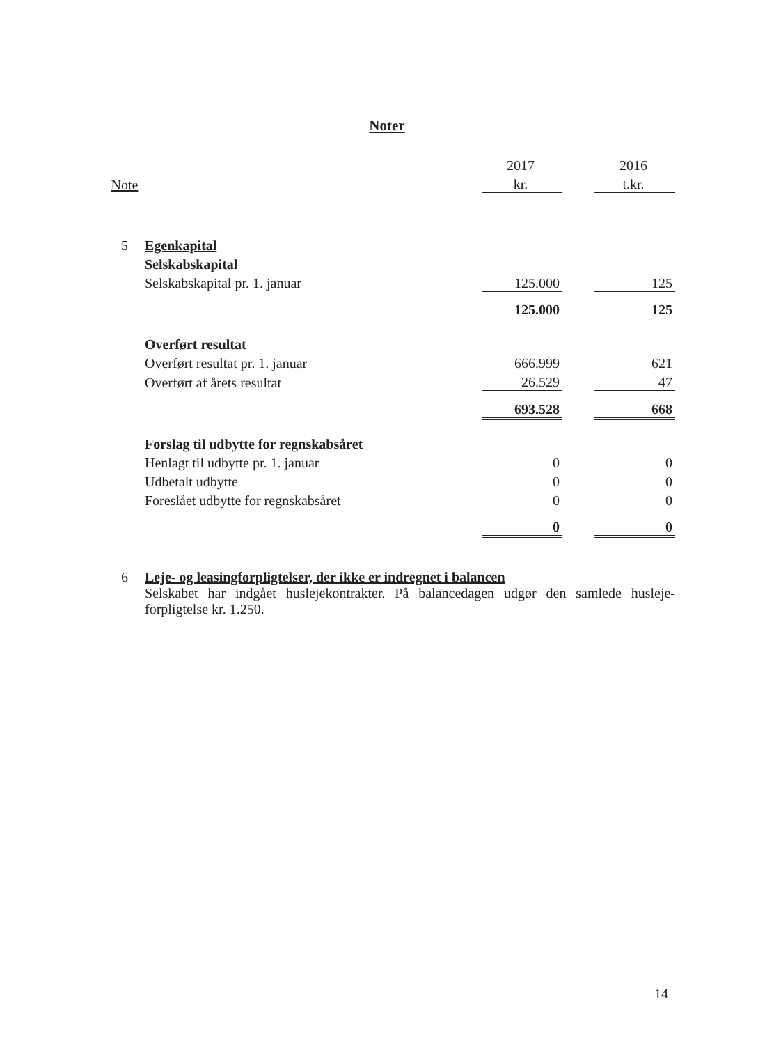Noter
| | | 2017 | | 2016 |
| --- | --- | --- | --- | --- |
| Note | | kr. | | t.kr. |
| 5 | Egenkapital | | | |
| | Selskabskapital | | | |
| | Selskabskapital pr. 1. januar | 125.000 | | 125 |
| | | 125.000 | | 125 |
| | Overført resultat | | | |
| | Overført resultat pr. 1. januar | 666.999 | | 621 |
| | Overført af årets resultat | 26.529 | | 47 |
| | | 693.528 | | 668 |
| | Forslag til udbytte for regnskabsåret | | | |
| | Henlagt til udbytte pr. 1. januar | 0 | | 0 |
| | Udbetalt udbytte | 0 | | 0 |
| | Foreslået udbytte for regnskabsåret | 0 | | 0 |
| | | 0 | | 0 |
| 6 | Leje- og leasingforpligtelser, der ikke er indregnet i balancen | | | |
| | Selskabet har indgået huslejekontrakter. På balancedagen udgør den samlede husleje-forpligtelse kr. 1.250. | | | |
14